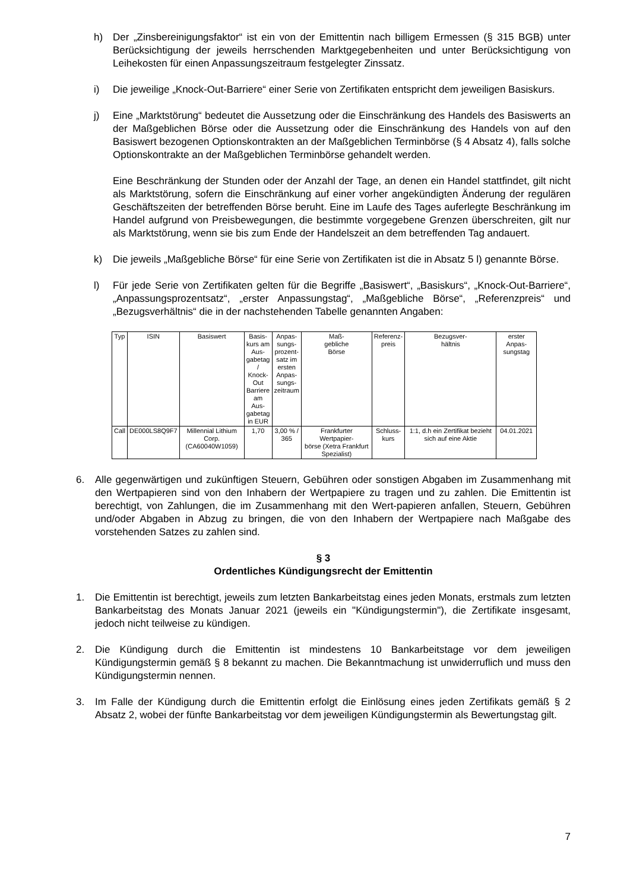h) Der „Zinsbereinigungsfaktor“ ist ein von der Emittentin nach billigem Ermessen (§ 315 BGB) unter Berücksichtigung der jeweils herrschenden Marktgegebenheiten und unter Berücksichtigung von Leihekosten für einen Anpassungszeitraum festgelegter Zinssatz.
i) Die jeweilige „Knock-Out-Barriere“ einer Serie von Zertifikaten entspricht dem jeweiligen Basiskurs.
j) Eine „Marktstörung“ bedeutet die Aussetzung oder die Einschränkung des Handels des Basiswerts an der Maßgeblichen Börse oder die Aussetzung oder die Einschränkung des Handels von auf den Basiswert bezogenen Optionskontrakten an der Maßgeblichen Terminbörse (§ 4 Absatz 4), falls solche Optionskontrakte an der Maßgeblichen Terminbörse gehandelt werden.
Eine Beschränkung der Stunden oder der Anzahl der Tage, an denen ein Handel stattfindet, gilt nicht als Marktstörung, sofern die Einschränkung auf einer vorher angekündigten Änderung der regulären Geschäftszeiten der betreffenden Börse beruht. Eine im Laufe des Tages auferlegte Beschränkung im Handel aufgrund von Preisbewegungen, die bestimmte vorgegebene Grenzen überschreiten, gilt nur als Marktstörung, wenn sie bis zum Ende der Handelszeit an dem betreffenden Tag andauert.
k) Die jeweils „Maßgebliche Börse“ für eine Serie von Zertifikaten ist die in Absatz 5 l) genannte Börse.
l) Für jede Serie von Zertifikaten gelten für die Begriffe „Basiswert“, „Basiskurs“, „Knock-Out-Barriere“, „Anpassungsprozentsatz“, „erster Anpassungstag“, „Maßgebliche Börse“, „Referenzpreis“ und „Bezugsverhältnis“ die in der nachstehenden Tabelle genannten Angaben:
| Typ | ISIN | Basiswert | Basis- kurs am Aus- gabetag / Knock- Out Barriere am Aus- gabetag in EUR | Anpas- sungs- prozent- satz im ersten Anpas- sungs- zeitraum | Maß- gebliche Börse | Referenz- preis | Bezugsver- hältnis | erster Anpas- sungstag |
| --- | --- | --- | --- | --- | --- | --- | --- | --- |
| Call | DE000LS8Q9F7 | Millennial Lithium Corp. (CA60040W1059) | 1,70 | 3,00 % / 365 | Frankfurter Wertpapier- börse (Xetra Frankfurt Spezialist) | Schluss- kurs | 1:1, d.h ein Zertifikat bezieht sich auf eine Aktie | 04.01.2021 |
6. Alle gegenwärtigen und zukünftigen Steuern, Gebühren oder sonstigen Abgaben im Zusammenhang mit den Wertpapieren sind von den Inhabern der Wertpapiere zu tragen und zu zahlen. Die Emittentin ist berechtigt, von Zahlungen, die im Zusammenhang mit den Wert-papieren anfallen, Steuern, Gebühren und/oder Abgaben in Abzug zu bringen, die von den Inhabern der Wertpapiere nach Maßgabe des vorstehenden Satzes zu zahlen sind.
§ 3
Ordentliches Kündigungsrecht der Emittentin
1. Die Emittentin ist berechtigt, jeweils zum letzten Bankarbeitstag eines jeden Monats, erstmals zum letzten Bankarbeitstag des Monats Januar 2021 (jeweils ein "Kündigungstermin"), die Zertifikate insgesamt, jedoch nicht teilweise zu kündigen.
2. Die Kündigung durch die Emittentin ist mindestens 10 Bankarbeitstage vor dem jeweiligen Kündigungstermin gemäß § 8 bekannt zu machen. Die Bekanntmachung ist unwiderruflich und muss den Kündigungstermin nennen.
3. Im Falle der Kündigung durch die Emittentin erfolgt die Einlösung eines jeden Zertifikats gemäß § 2 Absatz 2, wobei der fünfte Bankarbeitstag vor dem jeweiligen Kündigungstermin als Bewertungstag gilt.
7